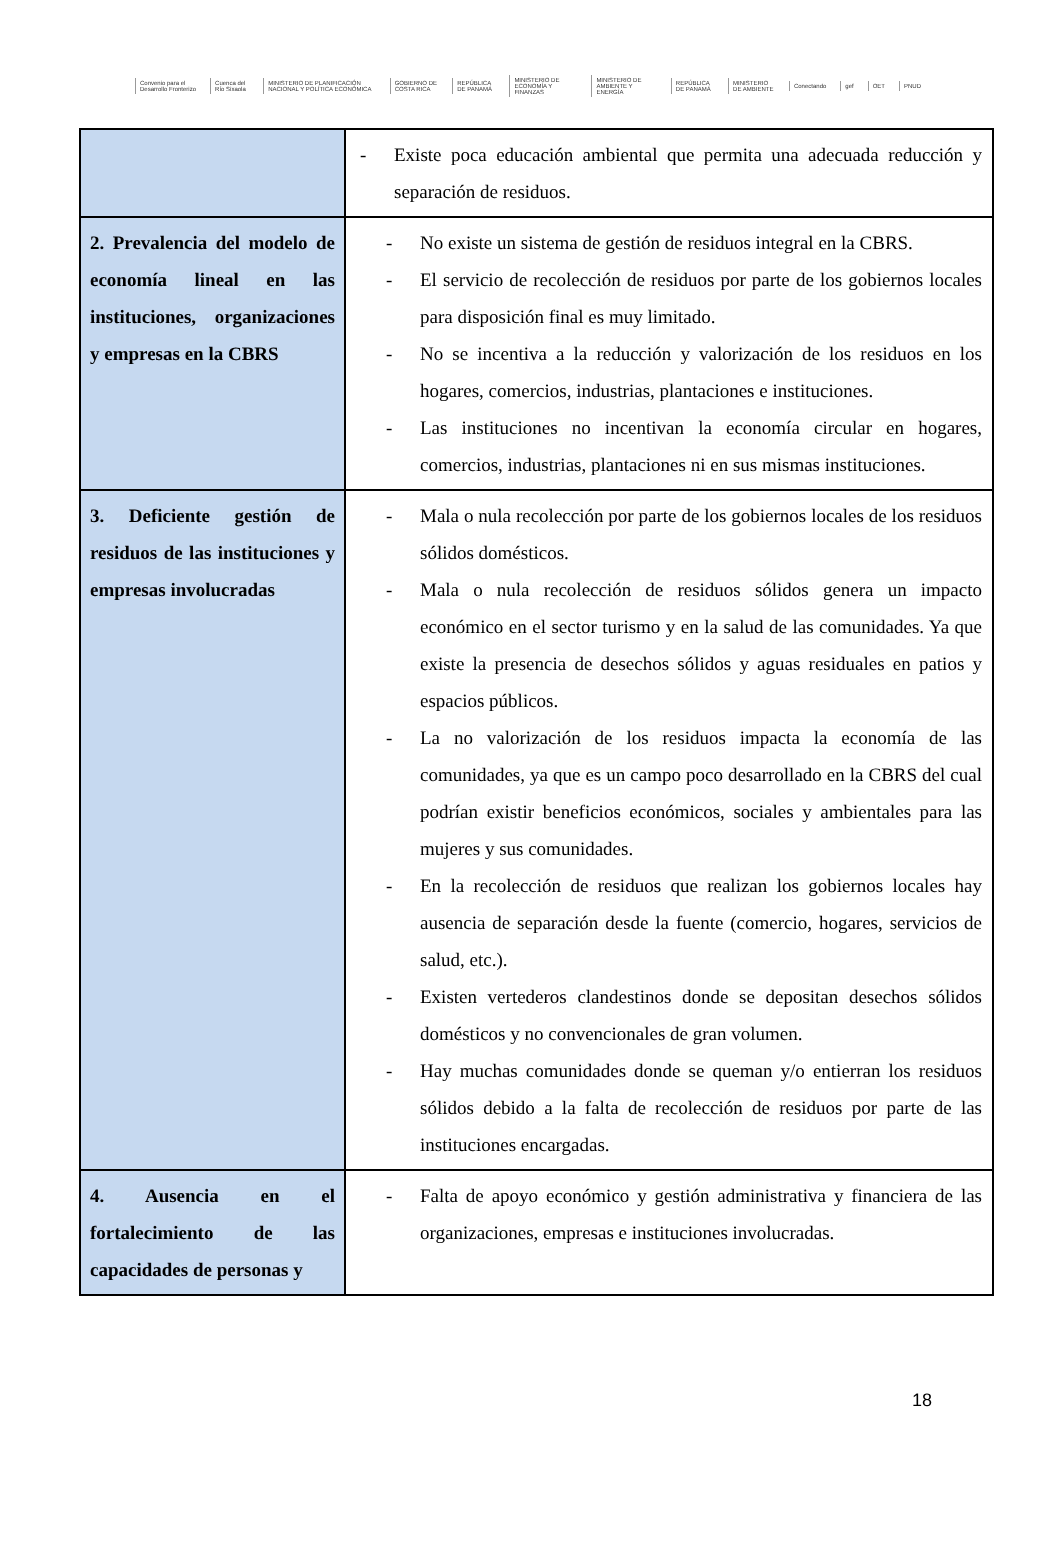Convenio para el Desarrollo Fronterizo Cuenca del Río Sixaola MINISTERIO DE PLANIFICACIÓN NACIONAL Y POLÍTICA ECONÓMICA GOBIERNO DE COSTA RICA REPÚBLICA DE PANAMÁ MINISTERIO DE ECONOMÍA Y FINANZAS MINISTERIO DE AMBIENTE Y ENERGÍA REPÚBLICA DE PANAMÁ MINISTERIO DE AMBIENTE Conectando gef OET PNUD
| | - Existe poca educación ambiental que permita una adecuada reducción y separación de residuos. |
| 2. Prevalencia del modelo de economía lineal en las instituciones, organizaciones y empresas en la CBRS | - No existe un sistema de gestión de residuos integral en la CBRS. - El servicio de recolección de residuos por parte de los gobiernos locales para disposición final es muy limitado. - No se incentiva a la reducción y valorización de los residuos en los hogares, comercios, industrias, plantaciones e instituciones. - Las instituciones no incentivan la economía circular en hogares, comercios, industrias, plantaciones ni en sus mismas instituciones. |
| 3. Deficiente gestión de residuos de las instituciones y empresas involucradas | - Mala o nula recolección por parte de los gobiernos locales de los residuos sólidos domésticos. - Mala o nula recolección de residuos sólidos genera un impacto económico en el sector turismo y en la salud de las comunidades. Ya que existe la presencia de desechos sólidos y aguas residuales en patios y espacios públicos. - La no valorización de los residuos impacta la economía de las comunidades, ya que es un campo poco desarrollado en la CBRS del cual podrían existir beneficios económicos, sociales y ambientales para las mujeres y sus comunidades. - En la recolección de residuos que realizan los gobiernos locales hay ausencia de separación desde la fuente (comercio, hogares, servicios de salud, etc.). - Existen vertederos clandestinos donde se depositan desechos sólidos domésticos y no convencionales de gran volumen. - Hay muchas comunidades donde se queman y/o entierran los residuos sólidos debido a la falta de recolección de residuos por parte de las instituciones encargadas. |
| 4. Ausencia en el fortalecimiento de las capacidades de personas y | - Falta de apoyo económico y gestión administrativa y financiera de las organizaciones, empresas e instituciones involucradas. |
18